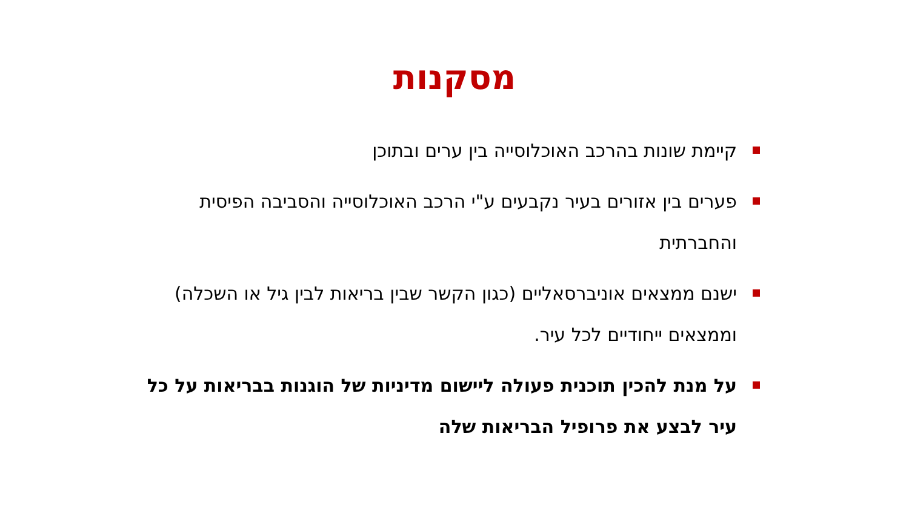מסקנות
קיימת שונות בהרכב האוכלוסייה בין ערים ובתוכן
פערים בין אזורים בעיר נקבעים ע"י הרכב האוכלוסייה והסביבה הפיסית והחברתית
ישנם ממצאים אוניברסאליים (כגון הקשר שבין בריאות לבין גיל או השכלה) וממצאים ייחודיים לכל עיר.
על מנת להכין תוכנית פעולה ליישום מדיניות של הוגנות בבריאות על כל עיר לבצע את פרופיל הבריאות שלה